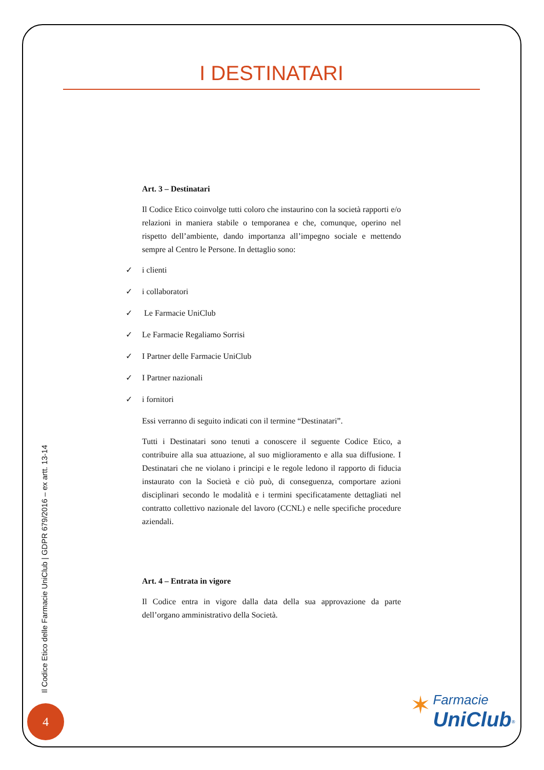I DESTINATARI
Art. 3 – Destinatari
Il Codice Etico coinvolge tutti coloro che instaurino con la società rapporti e/o relazioni in maniera stabile o temporanea e che, comunque, operino nel rispetto dell’ambiente, dando importanza all’impegno sociale e mettendo sempre al Centro le Persone. In dettaglio sono:
✓ i clienti
✓ i collaboratori
✓ Le Farmacie UniClub
✓ Le Farmacie Regaliamo Sorrisi
✓ I Partner delle Farmacie UniClub
✓ I Partner nazionali
✓ i fornitori
Essi verranno di seguito indicati con il termine “Destinatari”.
Tutti i Destinatari sono tenuti a conoscere il seguente Codice Etico, a contribuire alla sua attuazione, al suo miglioramento e alla sua diffusione. I Destinatari che ne violano i principi e le regole ledono il rapporto di fiducia instaurato con la Società e ciò può, di conseguenza, comportare azioni disciplinari secondo le modalità e i termini specificatamente dettagliati nel contratto collettivo nazionale del lavoro (CCNL) e nelle specifiche procedure aziendali.
Art. 4 – Entrata in vigore
Il Codice entra in vigore dalla data della sua approvazione da parte dell’organo amministrativo della Società.
Il Codice Etico delle Farmacie UniClub | GDPR 679/2016 – ex artt. 13-14
4
✶ Farmacie
UniClub<sup>®</sup>